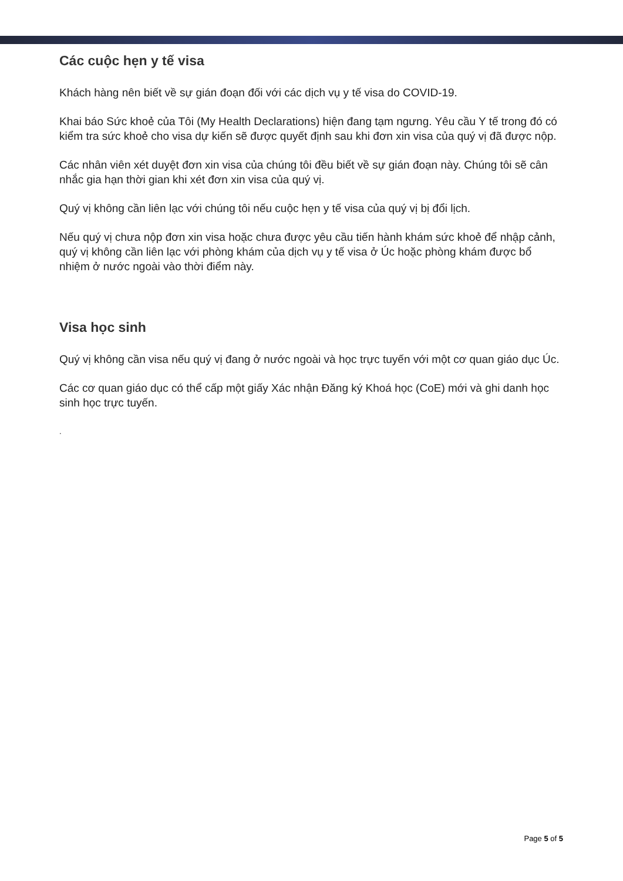Các cuộc hẹn y tế visa
Khách hàng nên biết về sự gián đoạn đối với các dịch vụ y tế visa do COVID-19.
Khai báo Sức khoẻ của Tôi (My Health Declarations) hiện đang tạm ngưng. Yêu cầu Y tế trong đó có kiểm tra sức khoẻ cho visa dự kiến sẽ được quyết định sau khi đơn xin visa của quý vị đã được nộp.
Các nhân viên xét duyệt đơn xin visa của chúng tôi đều biết về sự gián đoạn này. Chúng tôi sẽ cân nhắc gia hạn thời gian khi xét đơn xin visa của quý vị.
Quý vị không cần liên lạc với chúng tôi nếu cuộc hẹn y tế visa của quý vị bị đổi lịch.
Nếu quý vị chưa nộp đơn xin visa hoặc chưa được yêu cầu tiến hành khám sức khoẻ để nhập cảnh, quý vị không cần liên lạc với phòng khám của dịch vụ y tế visa ở Úc hoặc phòng khám được bổ nhiệm ở nước ngoài vào thời điểm này.
Visa học sinh
Quý vị không cần visa nếu quý vị đang ở nước ngoài và học trực tuyến với một cơ quan giáo dục Úc.
Các cơ quan giáo dục có thể cấp một giấy Xác nhận Đăng ký Khoá học (CoE) mới và ghi danh học sinh học trực tuyến.
.
Page 5 of 5